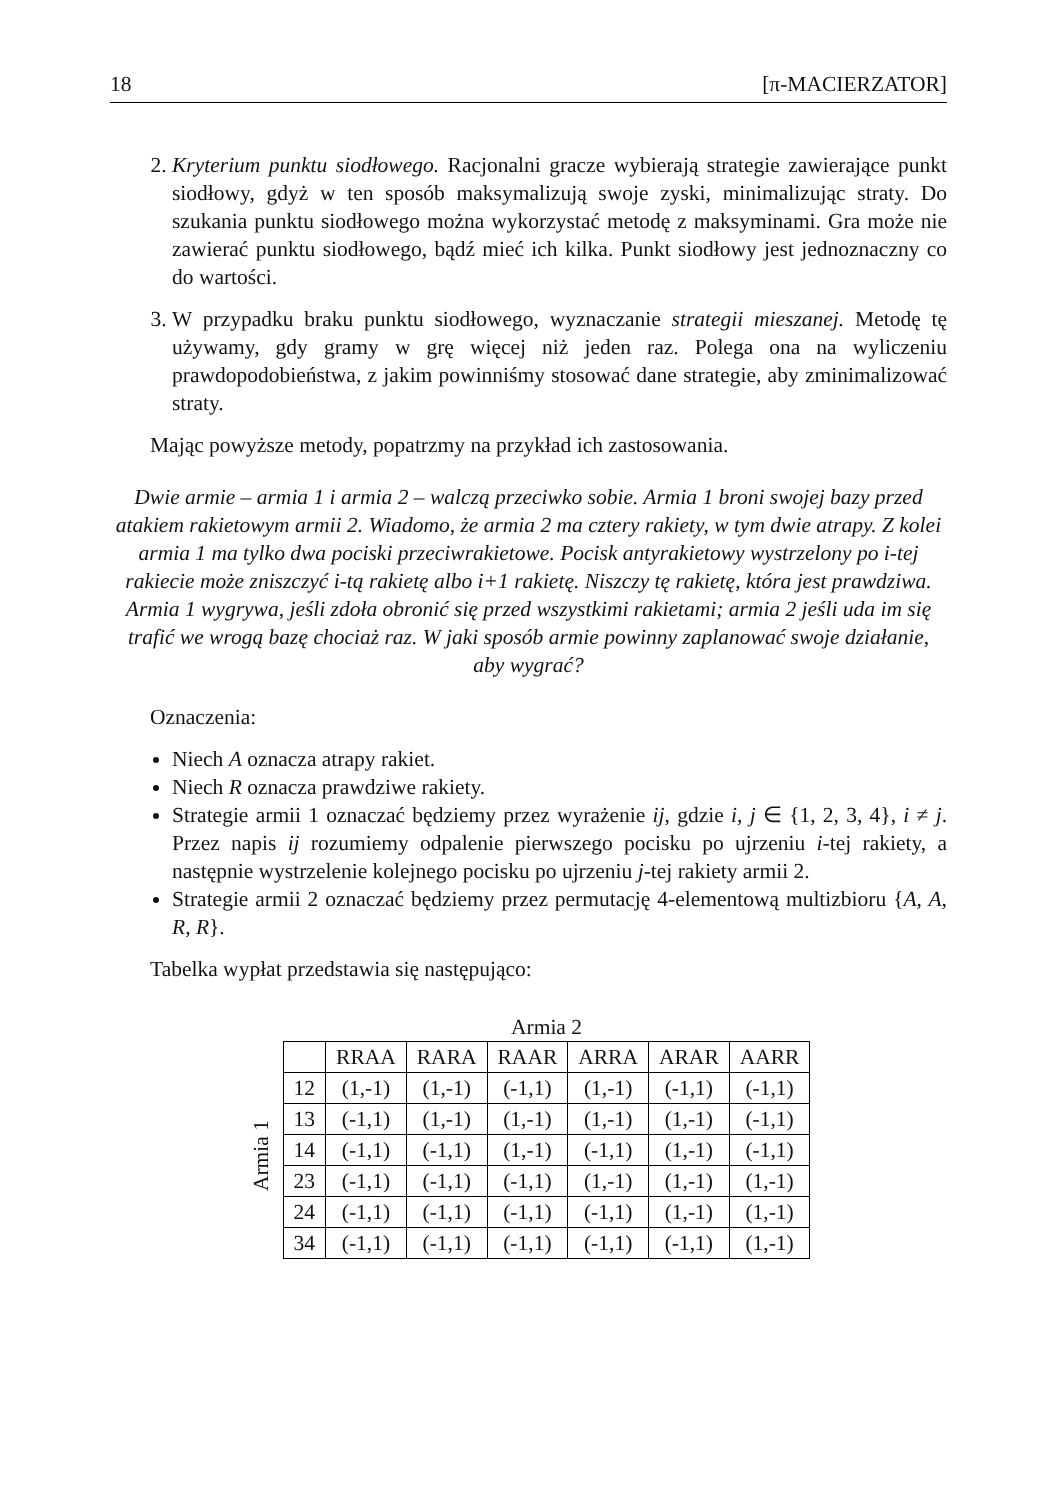18 [π-MACIERZATOR]
2. Kryterium punktu siodłowego. Racjonalni gracze wybierają strategie zawierające punkt siodłowy, gdyż w ten sposób maksymalizują swoje zyski, minimalizując straty. Do szukania punktu siodłowego można wykorzystać metodę z maksyminami. Gra może nie zawierać punktu siodłowego, bądź mieć ich kilka. Punkt siodłowy jest jednoznaczny co do wartości.
3. W przypadku braku punktu siodłowego, wyznaczanie strategii mieszanej. Metodę tę używamy, gdy gramy w grę więcej niż jeden raz. Polega ona na wyliczeniu prawdopodobieństwa, z jakim powinniśmy stosować dane strategie, aby zminimalizować straty.
Mając powyższe metody, popatrzmy na przykład ich zastosowania.
Dwie armie – armia 1 i armia 2 – walczą przeciwko sobie. Armia 1 broni swojej bazy przed atakiem rakietowym armii 2. Wiadomo, że armia 2 ma cztery rakiety, w tym dwie atrapy. Z kolei armia 1 ma tylko dwa pociski przeciwrakietowe. Pocisk antyrakietowy wystrzelony po i-tej rakiecie może zniszczyć i-tą rakietę albo i+1 rakietę. Niszczy tę rakietę, która jest prawdziwa. Armia 1 wygrywa, jeśli zdoła obronić się przed wszystkimi rakietami; armia 2 jeśli uda im się trafić we wrogą bazę chociaż raz. W jaki sposób armie powinny zaplanować swoje działanie, aby wygrać?
Oznaczenia:
Niech A oznacza atrapy rakiet.
Niech R oznacza prawdziwe rakiety.
Strategie armii 1 oznaczać będziemy przez wyrażenie ij, gdzie i, j ∈ {1, 2, 3, 4}, i ≠ j. Przez napis ij rozumiemy odpalenie pierwszego pocisku po ujrzeniu i-tej rakiety, a następnie wystrzelenie kolejnego pocisku po ujrzeniu j-tej rakiety armii 2.
Strategie armii 2 oznaczać będziemy przez permutację 4-elementową multizbioru {A, A, R, R}.
Tabelka wypłat przedstawia się następująco:
Armia 1
Armia 2
| | RRAA | RARA | RAAR | ARRA | ARAR | AARR |
| --- | --- | --- | --- | --- | --- | --- |
| 12 | (1,-1) | (1,-1) | (-1,1) | (1,-1) | (-1,1) | (-1,1) |
| 13 | (-1,1) | (1,-1) | (1,-1) | (1,-1) | (1,-1) | (-1,1) |
| 14 | (-1,1) | (-1,1) | (1,-1) | (-1,1) | (1,-1) | (-1,1) |
| 23 | (-1,1) | (-1,1) | (-1,1) | (1,-1) | (1,-1) | (1,-1) |
| 24 | (-1,1) | (-1,1) | (-1,1) | (-1,1) | (1,-1) | (1,-1) |
| 34 | (-1,1) | (-1,1) | (-1,1) | (-1,1) | (-1,1) | (1,-1) |